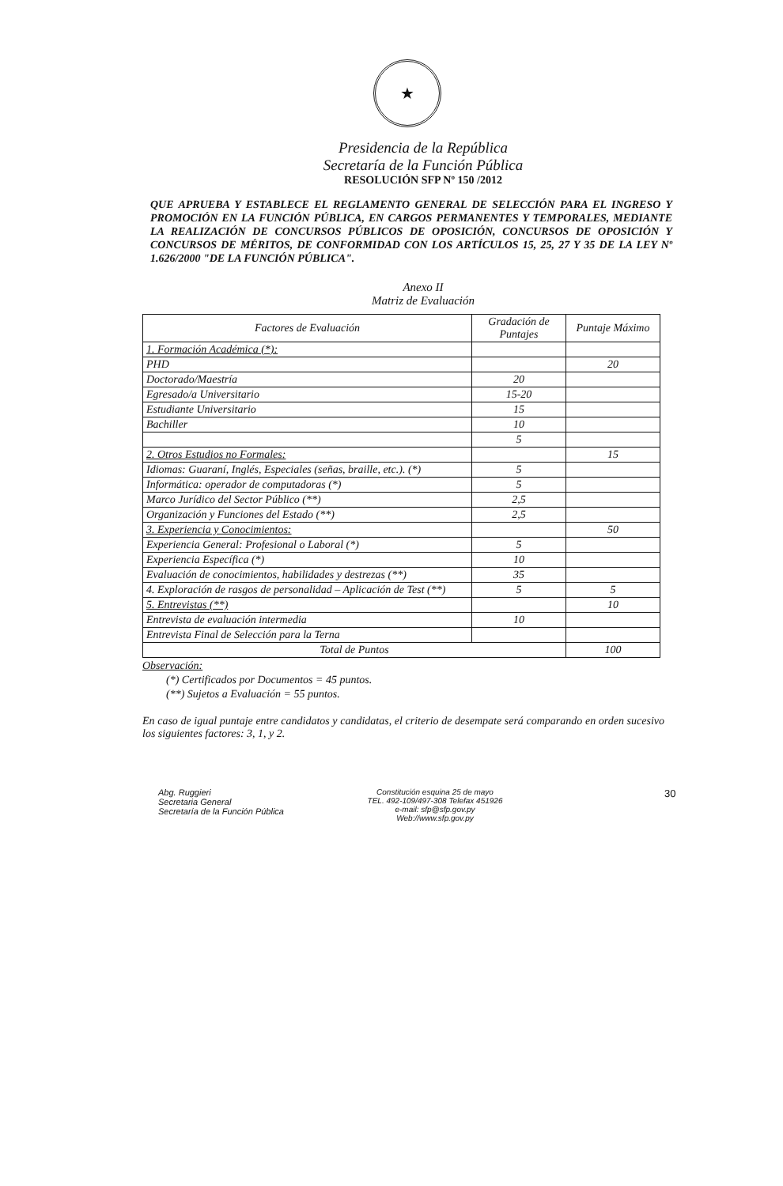★
Presidencia de la República
Secretaría de la Función Pública
RESOLUCIÓN SFP Nº 150 /2012
QUE APRUEBA Y ESTABLECE EL REGLAMENTO GENERAL DE SELECCIÓN PARA EL INGRESO Y PROMOCIÓN EN LA FUNCIÓN PÚBLICA, EN CARGOS PERMANENTES Y TEMPORALES, MEDIANTE LA REALIZACIÓN DE CONCURSOS PÚBLICOS DE OPOSICIÓN, CONCURSOS DE OPOSICIÓN Y CONCURSOS DE MÉRITOS, DE CONFORMIDAD CON LOS ARTÍCULOS 15, 25, 27 Y 35 DE LA LEY Nº 1.626/2000 "DE LA FUNCIÓN PÚBLICA".
Anexo II
Matriz de Evaluación
| Factores de Evaluación | Gradación de Puntajes | Puntaje Máximo |
| --- | --- | --- |
| 1. Formación Académica (*): | | |
| PHD | | 20 |
| Doctorado/Maestría | 20 | |
| Egresado/a Universitario | 15-20 | |
| Estudiante Universitario | 15 | |
| Bachiller | 10 | |
| | 5 | |
| 2. Otros Estudios no Formales: | | 15 |
| Idiomas: Guaraní, Inglés, Especiales (señas, braille, etc.). (*) | 5 | |
| Informática: operador de computadoras (*) | 5 | |
| Marco Jurídico del Sector Público (**) | 2,5 | |
| Organización y Funciones del Estado (**) | 2,5 | |
| 3. Experiencia y Conocimientos: | | 50 |
| Experiencia General: Profesional o Laboral (*) | 5 | |
| Experiencia Específica (*) | 10 | |
| Evaluación de conocimientos, habilidades y destrezas (**) | 35 | |
| 4. Exploración de rasgos de personalidad – Aplicación de Test (**) | 5 | 5 |
| 5. Entrevistas (**) | | 10 |
| Entrevista de evaluación intermedia | 10 | |
| Entrevista Final de Selección para la Terna | | |
| Total de Puntos | | 100 |
Observación:
(*) Certificados por Documentos = 45 puntos.
(**) Sujetos a Evaluación = 55 puntos.
En caso de igual puntaje entre candidatos y candidatas, el criterio de desempate será comparando en orden sucesivo los siguientes factores: 3, 1, y 2.
Abg. Ruggieri
Secretaria General
Secretaría de la Función Pública
Constitución esquina 25 de mayo
TEL. 492-109/497-308 Telefax 451926
e-mail: sfp@sfp.gov.py
Web://www.sfp.gov.py
30